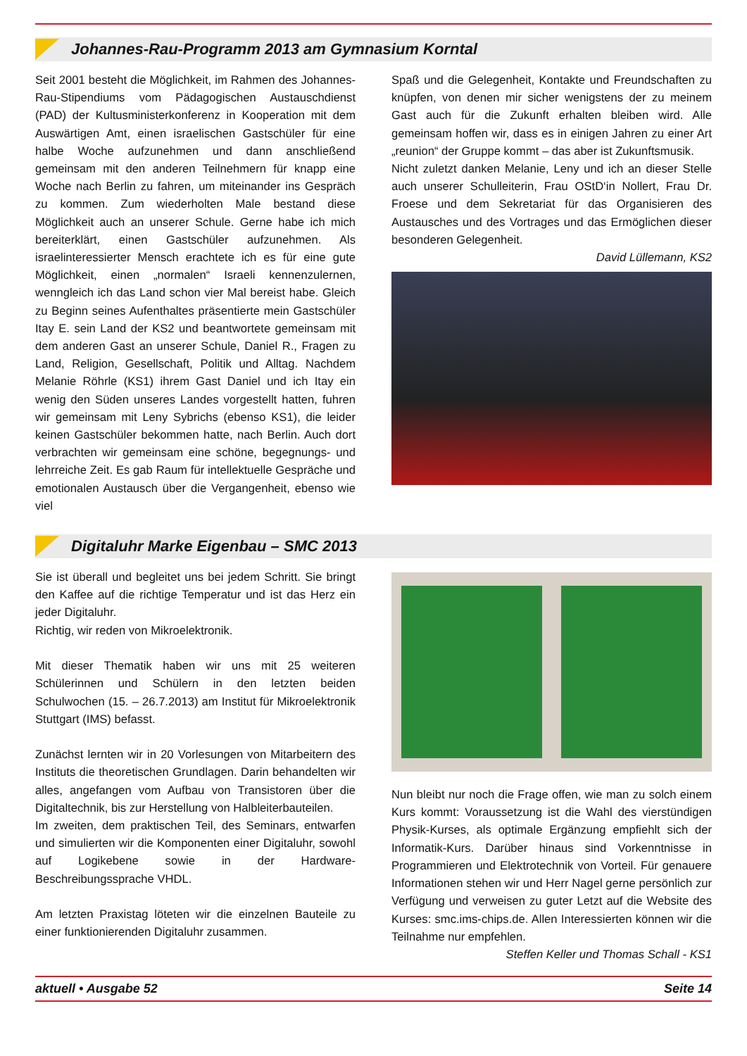Johannes-Rau-Programm 2013 am Gymnasium Korntal
Seit 2001 besteht die Möglichkeit, im Rahmen des Johannes-Rau-Stipendiums vom Pädagogischen Austauschdienst (PAD) der Kultusministerkonferenz in Kooperation mit dem Auswärtigen Amt, einen israelischen Gastschüler für eine halbe Woche aufzunehmen und dann anschließend gemeinsam mit den anderen Teilnehmern für knapp eine Woche nach Berlin zu fahren, um miteinander ins Gespräch zu kommen. Zum wiederholten Male bestand diese Möglichkeit auch an unserer Schule. Gerne habe ich mich bereiterklärt, einen Gastschüler aufzunehmen. Als israelinteressierter Mensch erachtete ich es für eine gute Möglichkeit, einen „normalen“ Israeli kennenzulernen, wenngleich ich das Land schon vier Mal bereist habe. Gleich zu Beginn seines Aufenthaltes präsentierte mein Gastschüler Itay E. sein Land der KS2 und beantwortete gemeinsam mit dem anderen Gast an unserer Schule, Daniel R., Fragen zu Land, Religion, Gesellschaft, Politik und Alltag. Nachdem Melanie Röhrle (KS1) ihrem Gast Daniel und ich Itay ein wenig den Süden unseres Landes vorgestellt hatten, fuhren wir gemeinsam mit Leny Sybrichs (ebenso KS1), die leider keinen Gastschüler bekommen hatte, nach Berlin. Auch dort verbrachten wir gemeinsam eine schöne, begegnungs- und lehrreiche Zeit. Es gab Raum für intellektuelle Gespräche und emotionalen Austausch über die Vergangenheit, ebenso wie viel
Spaß und die Gelegenheit, Kontakte und Freundschaften zu knüpfen, von denen mir sicher wenigstens der zu meinem Gast auch für die Zukunft erhalten bleiben wird. Alle gemeinsam hoffen wir, dass es in einigen Jahren zu einer Art „reunion“ der Gruppe kommt – das aber ist Zukunftsmusik.
Nicht zuletzt danken Melanie, Leny und ich an dieser Stelle auch unserer Schulleiterin, Frau OStD‘in Nollert, Frau Dr. Froese und dem Sekretariat für das Organisieren des Austausches und des Vortrages und das Ermöglichen dieser besonderen Gelegenheit.
David Lüllemann, KS2
Digitaluhr Marke Eigenbau – SMC 2013
Sie ist überall und begleitet uns bei jedem Schritt. Sie bringt den Kaffee auf die richtige Temperatur und ist das Herz ein jeder Digitaluhr.
Richtig, wir reden von Mikroelektronik.
Mit dieser Thematik haben wir uns mit 25 weiteren Schülerinnen und Schülern in den letzten beiden Schulwochen (15. – 26.7.2013) am Institut für Mikroelektronik Stuttgart (IMS) befasst.
Zunächst lernten wir in 20 Vorlesungen von Mitarbeitern des Instituts die theoretischen Grundlagen. Darin behandelten wir alles, angefangen vom Aufbau von Transistoren über die Digitaltechnik, bis zur Herstellung von Halbleiterbauteilen.
Im zweiten, dem praktischen Teil, des Seminars, entwarfen und simulierten wir die Komponenten einer Digitaluhr, sowohl auf Logikebene sowie in der Hardware-Beschreibungssprache VHDL.
Am letzten Praxistag löteten wir die einzelnen Bauteile zu einer funktionierenden Digitaluhr zusammen.
Nun bleibt nur noch die Frage offen, wie man zu solch einem Kurs kommt: Voraussetzung ist die Wahl des vierstündigen Physik-Kurses, als optimale Ergänzung empfiehlt sich der Informatik-Kurs. Darüber hinaus sind Vorkenntnisse in Programmieren und Elektrotechnik von Vorteil. Für genauere Informationen stehen wir und Herr Nagel gerne persönlich zur Verfügung und verweisen zu guter Letzt auf die Website des Kurses: smc.ims-chips.de. Allen Interessierten können wir die Teilnahme nur empfehlen.
Steffen Keller und Thomas Schall - KS1
aktuell • Ausgabe 52 Seite 14